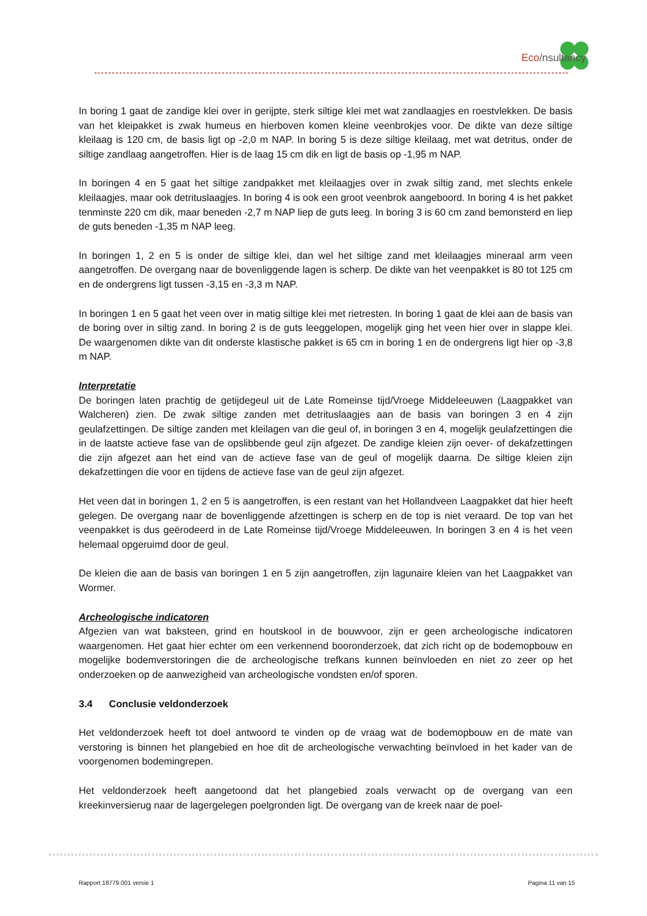Eco/nsultancy
In boring 1 gaat de zandige klei over in gerijpte, sterk siltige klei met wat zandlaagjes en roestvlekken. De basis van het kleipakket is zwak humeus en hierboven komen kleine veenbrokjes voor. De dikte van deze siltige kleilaag is 120 cm, de basis ligt op -2,0 m NAP. In boring 5 is deze siltige kleilaag, met wat detritus, onder de siltige zandlaag aangetroffen. Hier is de laag 15 cm dik en ligt de basis op -1,95 m NAP.
In boringen 4 en 5 gaat het siltige zandpakket met kleilaagjes over in zwak siltig zand, met slechts enkele kleilaagjes, maar ook detrituslaagjes. In boring 4 is ook een groot veenbrok aangeboord. In boring 4 is het pakket tenminste 220 cm dik, maar beneden -2,7 m NAP liep de guts leeg. In boring 3 is 60 cm zand bemonsterd en liep de guts beneden -1,35 m NAP leeg.
In boringen 1, 2 en 5 is onder de siltige klei, dan wel het siltige zand met kleilaagjes mineraal arm veen aangetroffen. De overgang naar de bovenliggende lagen is scherp. De dikte van het veenpakket is 80 tot 125 cm en de ondergrens ligt tussen -3,15 en -3,3 m NAP.
In boringen 1 en 5 gaat het veen over in matig siltige klei met rietresten. In boring 1 gaat de klei aan de basis van de boring over in siltig zand. In boring 2 is de guts leeggelopen, mogelijk ging het veen hier over in slappe klei. De waargenomen dikte van dit onderste klastische pakket is 65 cm in boring 1 en de ondergrens ligt hier op -3,8 m NAP.
Interpretatie
De boringen laten prachtig de getijdegeul uit de Late Romeinse tijd/Vroege Middeleeuwen (Laagpakket van Walcheren) zien. De zwak siltige zanden met detrituslaagjes aan de basis van boringen 3 en 4 zijn geulafzettingen. De siltige zanden met kleilagen van die geul of, in boringen 3 en 4, mogelijk geulafzettingen die in de laatste actieve fase van de opslibbende geul zijn afgezet. De zandige kleien zijn oever- of dekafzettingen die zijn afgezet aan het eind van de actieve fase van de geul of mogelijk daarna. De siltige kleien zijn dekafzettingen die voor en tijdens de actieve fase van de geul zijn afgezet.
Het veen dat in boringen 1, 2 en 5 is aangetroffen, is een restant van het Hollandveen Laagpakket dat hier heeft gelegen. De overgang naar de bovenliggende afzettingen is scherp en de top is niet veraard. De top van het veenpakket is dus geërodeerd in de Late Romeinse tijd/Vroege Middeleeuwen. In boringen 3 en 4 is het veen helemaal opgeruimd door de geul.
De kleien die aan de basis van boringen 1 en 5 zijn aangetroffen, zijn lagunaire kleien van het Laagpakket van Wormer.
Archeologische indicatoren
Afgezien van wat baksteen, grind en houtskool in de bouwvoor, zijn er geen archeologische indicatoren waargenomen. Het gaat hier echter om een verkennend booronderzoek, dat zich richt op de bodemopbouw en mogelijke bodemverstoringen die de archeologische trefkans kunnen beïnvloeden en niet zo zeer op het onderzoeken op de aanwezigheid van archeologische vondsten en/of sporen.
3.4 Conclusie veldonderzoek
Het veldonderzoek heeft tot doel antwoord te vinden op de vraag wat de bodemopbouw en de mate van verstoring is binnen het plangebied en hoe dit de archeologische verwachting beïnvloed in het kader van de voorgenomen bodemingrepen.
Het veldonderzoek heeft aangetoond dat het plangebied zoals verwacht op de overgang van een kreekinversierug naar de lagergelegen poelgronden ligt. De overgang van de kreek naar de poel-
Rapport 18779.001 versie 1 Pagina 11 van 15